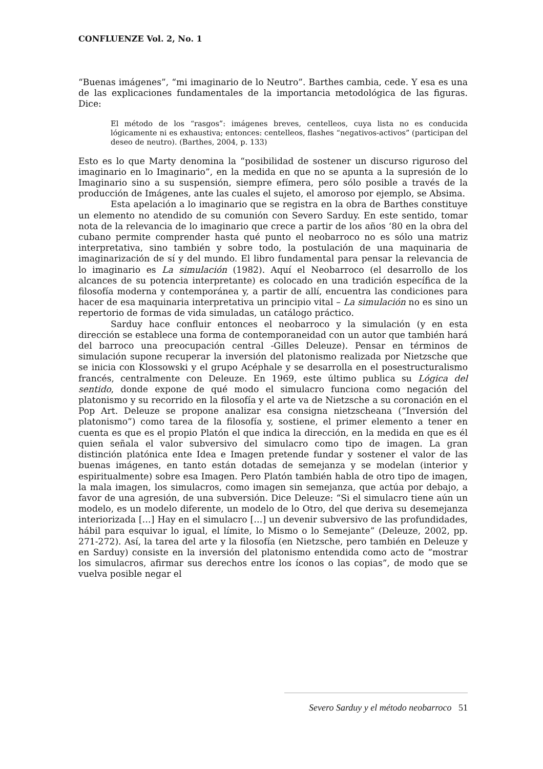CONFLUENZE Vol. 2, No. 1
“Buenas imágenes”, “mi imaginario de lo Neutro”. Barthes cambia, cede. Y esa es una de las explicaciones fundamentales de la importancia metodológica de las figuras. Dice:
El método de los “rasgos”: imágenes breves, centelleos, cuya lista no es conducida lógicamente ni es exhaustiva; entonces: centelleos, flashes “negativos-activos” (participan del deseo de neutro). (Barthes, 2004, p. 133)
Esto es lo que Marty denomina la “posibilidad de sostener un discurso riguroso del imaginario en lo Imaginario”, en la medida en que no se apunta a la supresión de lo Imaginario sino a su suspensión, siempre efímera, pero sólo posible a través de la producción de Imágenes, ante las cuales el sujeto, el amoroso por ejemplo, se Absima.
Esta apelación a lo imaginario que se registra en la obra de Barthes constituye un elemento no atendido de su comunión con Severo Sarduy. En este sentido, tomar nota de la relevancia de lo imaginario que crece a partir de los años ‘80 en la obra del cubano permite comprender hasta qué punto el neobarroco no es sólo una matriz interpretativa, sino también y sobre todo, la postulación de una maquinaria de imaginarización de sí y del mundo. El libro fundamental para pensar la relevancia de lo imaginario es La simulación (1982). Aquí el Neobarroco (el desarrollo de los alcances de su potencia interpretante) es colocado en una tradición específica de la filosofía moderna y contemporánea y, a partir de allí, encuentra las condiciones para hacer de esa maquinaria interpretativa un principio vital – La simulación no es sino un repertorio de formas de vida simuladas, un catálogo práctico.
Sarduy hace confluir entonces el neobarroco y la simulación (y en esta dirección se establece una forma de contemporaneidad con un autor que también hará del barroco una preocupación central -Gilles Deleuze). Pensar en términos de simulación supone recuperar la inversión del platonismo realizada por Nietzsche que se inicia con Klossowski y el grupo Acéphale y se desarrolla en el posestructuralismo francés, centralmente con Deleuze. En 1969, este último publica su Lógica del sentido, donde expone de qué modo el simulacro funciona como negación del platonismo y su recorrido en la filosofía y el arte va de Nietzsche a su coronación en el Pop Art. Deleuze se propone analizar esa consigna nietzscheana (“Inversión del platonismo”) como tarea de la filosofía y, sostiene, el primer elemento a tener en cuenta es que es el propio Platón el que indica la dirección, en la medida en que es él quien señala el valor subversivo del simulacro como tipo de imagen. La gran distinción platónica ente Idea e Imagen pretende fundar y sostener el valor de las buenas imágenes, en tanto están dotadas de semejanza y se modelan (interior y espiritualmente) sobre esa Imagen. Pero Platón también habla de otro tipo de imagen, la mala imagen, los simulacros, como imagen sin semejanza, que actúa por debajo, a favor de una agresión, de una subversión. Dice Deleuze: “Si el simulacro tiene aún un modelo, es un modelo diferente, un modelo de lo Otro, del que deriva su desemejanza interiorizada […] Hay en el simulacro […] un devenir subversivo de las profundidades, hábil para esquivar lo igual, el límite, lo Mismo o lo Semejante” (Deleuze, 2002, pp. 271-272). Así, la tarea del arte y la filosofía (en Nietzsche, pero también en Deleuze y en Sarduy) consiste en la inversión del platonismo entendida como acto de “mostrar los simulacros, afirmar sus derechos entre los íconos o las copias”, de modo que se vuelva posible negar el
Severo Sarduy y el método neobarroco 51